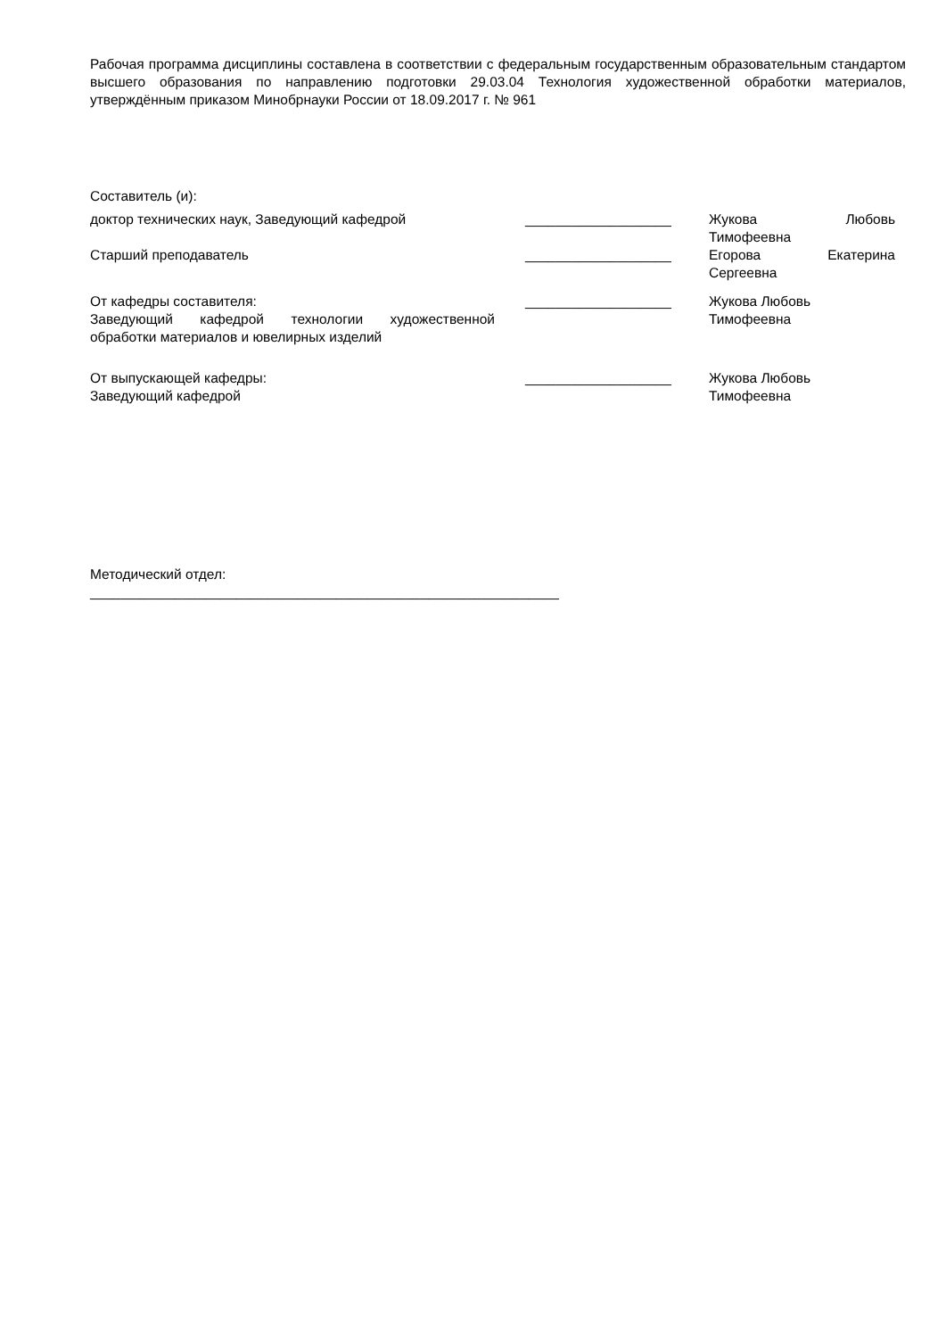Рабочая программа дисциплины составлена в соответствии с федеральным государственным образовательным стандартом высшего образования по направлению подготовки 29.03.04 Технология художественной обработки материалов, утверждённым приказом Минобрнауки России от 18.09.2017 г. № 961
Составитель (и):
доктор технических наук, Заведующий кафедрой ___________________ Жукова Любовь
Тимофеевна
Старший преподаватель ___________________ Егорова Екатерина
Сергеевна
От кафедры составителя:
Заведующий кафедрой технологии художественной обработки материалов и ювелирных изделий
___________________ Жукова Любовь
Тимофеевна
От выпускающей кафедры:
Заведующий кафедрой
___________________ Жукова Любовь
Тимофеевна
Методический отдел:
_____________________________________________________________